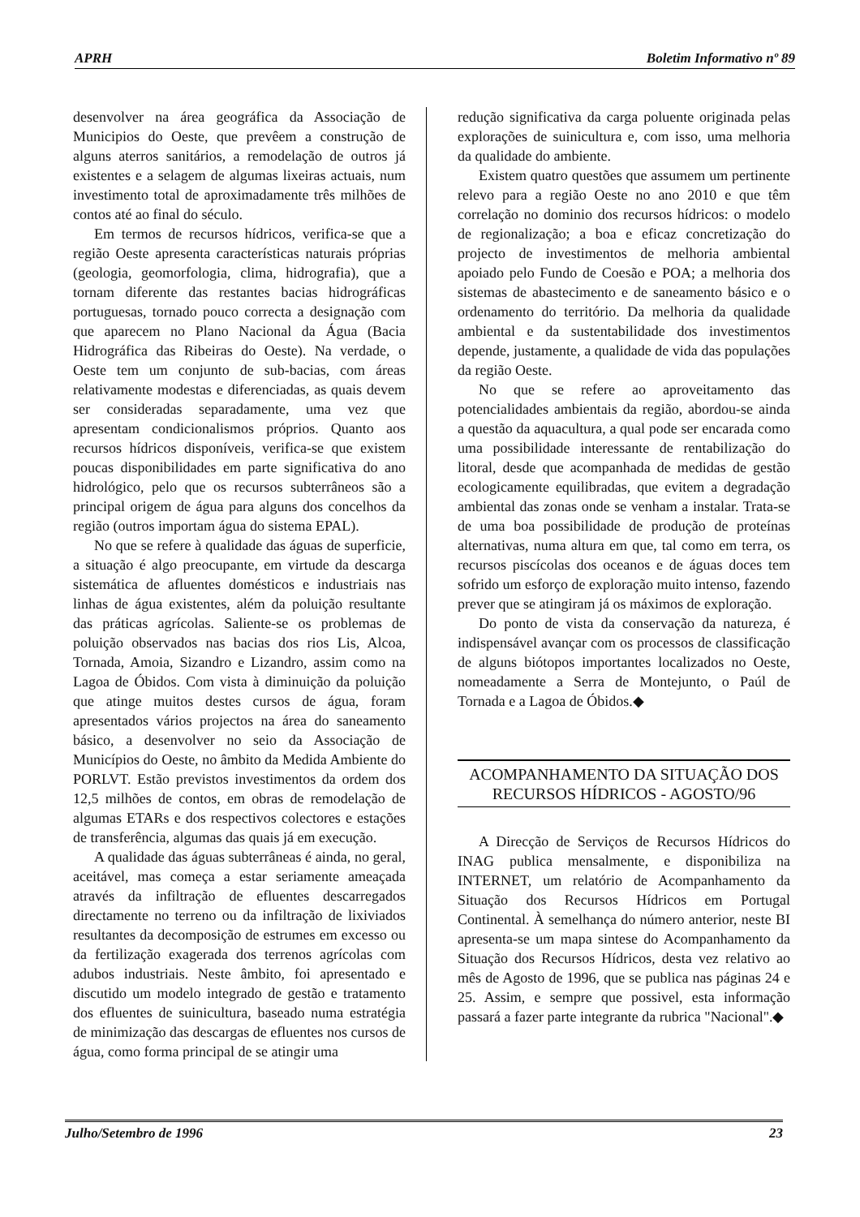APRH Boletim Informativo nº 89
desenvolver na área geográfica da Associação de Municipios do Oeste, que prevêem a construção de alguns aterros sanitários, a remodelação de outros já existentes e a selagem de algumas lixeiras actuais, num investimento total de aproximadamente três milhões de contos até ao final do século.
Em termos de recursos hídricos, verifica-se que a região Oeste apresenta características naturais próprias (geologia, geomorfologia, clima, hidrografia), que a tornam diferente das restantes bacias hidrográficas portuguesas, tornado pouco correcta a designação com que aparecem no Plano Nacional da Água (Bacia Hidrográfica das Ribeiras do Oeste). Na verdade, o Oeste tem um conjunto de sub-bacias, com áreas relativamente modestas e diferenciadas, as quais devem ser consideradas separadamente, uma vez que apresentam condicionalismos próprios. Quanto aos recursos hídricos disponíveis, verifica-se que existem poucas disponibilidades em parte significativa do ano hidrológico, pelo que os recursos subterrâneos são a principal origem de água para alguns dos concelhos da região (outros importam água do sistema EPAL).
No que se refere à qualidade das águas de superficie, a situação é algo preocupante, em virtude da descarga sistemática de afluentes domésticos e industriais nas linhas de água existentes, além da poluição resultante das práticas agrícolas. Saliente-se os problemas de poluição observados nas bacias dos rios Lis, Alcoa, Tornada, Amoia, Sizandro e Lizandro, assim como na Lagoa de Óbidos. Com vista à diminuição da poluição que atinge muitos destes cursos de água, foram apresentados vários projectos na área do saneamento básico, a desenvolver no seio da Associação de Municípios do Oeste, no âmbito da Medida Ambiente do PORLVT. Estão previstos investimentos da ordem dos 12,5 milhões de contos, em obras de remodelação de algumas ETARs e dos respectivos colectores e estações de transferência, algumas das quais já em execução.
A qualidade das águas subterrâneas é ainda, no geral, aceitável, mas começa a estar seriamente ameaçada através da infiltração de efluentes descarregados directamente no terreno ou da infiltração de lixiviados resultantes da decomposição de estrumes em excesso ou da fertilização exagerada dos terrenos agrícolas com adubos industriais. Neste âmbito, foi apresentado e discutido um modelo integrado de gestão e tratamento dos efluentes de suinicultura, baseado numa estratégia de minimização das descargas de efluentes nos cursos de água, como forma principal de se atingir uma
redução significativa da carga poluente originada pelas explorações de suinicultura e, com isso, uma melhoria da qualidade do ambiente.
Existem quatro questões que assumem um pertinente relevo para a região Oeste no ano 2010 e que têm correlação no dominio dos recursos hídricos: o modelo de regionalização; a boa e eficaz concretização do projecto de investimentos de melhoria ambiental apoiado pelo Fundo de Coesão e POA; a melhoria dos sistemas de abastecimento e de saneamento básico e o ordenamento do território. Da melhoria da qualidade ambiental e da sustentabilidade dos investimentos depende, justamente, a qualidade de vida das populações da região Oeste.
No que se refere ao aproveitamento das potencialidades ambientais da região, abordou-se ainda a questão da aquacultura, a qual pode ser encarada como uma possibilidade interessante de rentabilização do litoral, desde que acompanhada de medidas de gestão ecologicamente equilibradas, que evitem a degradação ambiental das zonas onde se venham a instalar. Trata-se de uma boa possibilidade de produção de proteínas alternativas, numa altura em que, tal como em terra, os recursos piscícolas dos oceanos e de águas doces tem sofrido um esforço de exploração muito intenso, fazendo prever que se atingiram já os máximos de exploração.
Do ponto de vista da conservação da natureza, é indispensável avançar com os processos de classificação de alguns biótopos importantes localizados no Oeste, nomeadamente a Serra de Montejunto, o Paúl de Tornada e a Lagoa de Óbidos.◆
ACOMPANHAMENTO DA SITUAÇÃO DOS RECURSOS HÍDRICOS - AGOSTO/96
A Direcção de Serviços de Recursos Hídricos do INAG publica mensalmente, e disponibiliza na INTERNET, um relatório de Acompanhamento da Situação dos Recursos Hídricos em Portugal Continental. À semelhança do número anterior, neste BI apresenta-se um mapa sintese do Acompanhamento da Situação dos Recursos Hídricos, desta vez relativo ao mês de Agosto de 1996, que se publica nas páginas 24 e 25. Assim, e sempre que possivel, esta informação passará a fazer parte integrante da rubrica "Nacional".◆
Julho/Setembro de 1996 23